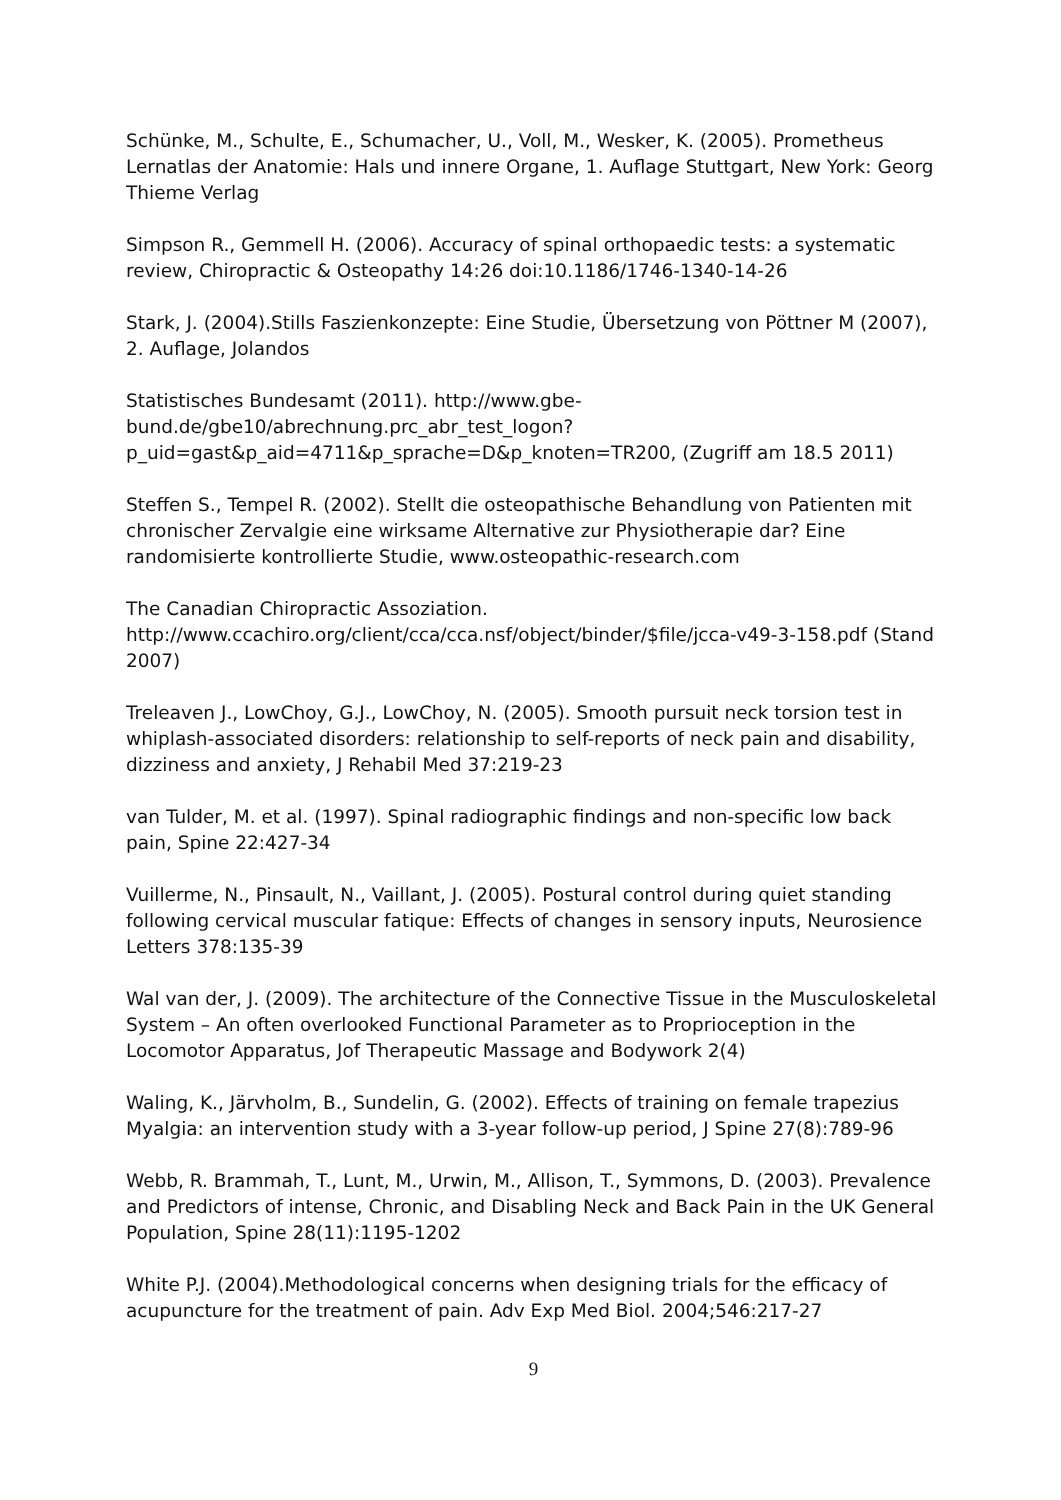Schünke, M., Schulte, E., Schumacher, U., Voll, M., Wesker, K. (2005). Prometheus Lernatlas der Anatomie: Hals und innere Organe, 1. Auflage Stuttgart, New York: Georg Thieme Verlag
Simpson R., Gemmell H. (2006). Accuracy of spinal orthopaedic tests: a systematic review, Chiropractic & Osteopathy 14:26 doi:10.1186/1746-1340-14-26
Stark, J. (2004).Stills Faszienkonzepte: Eine Studie, Übersetzung von Pöttner M (2007), 2. Auflage, Jolandos
Statistisches Bundesamt (2011). http://www.gbe-bund.de/gbe10/abrechnung.prc_abr_test_logon?p_uid=gast&p_aid=4711&p_sprache=D&p_knoten=TR200, (Zugriff am 18.5 2011)
Steffen S., Tempel R. (2002). Stellt die osteopathische Behandlung von Patienten mit chronischer Zervalgie eine wirksame Alternative zur Physiotherapie dar? Eine randomisierte kontrollierte Studie, www.osteopathic-research.com
The Canadian Chiropractic Assoziation.
http://www.ccachiro.org/client/cca/cca.nsf/object/binder/$file/jcca-v49-3-158.pdf (Stand 2007)
Treleaven J., LowChoy, G.J., LowChoy, N. (2005). Smooth pursuit neck torsion test in whiplash-associated disorders: relationship to self-reports of neck pain and disability, dizziness and anxiety, J Rehabil Med 37:219-23
van Tulder, M. et al. (1997). Spinal radiographic findings and non-specific low back pain, Spine 22:427-34
Vuillerme, N., Pinsault, N., Vaillant, J. (2005). Postural control during quiet standing following cervical muscular fatique: Effects of changes in sensory inputs, Neurosience Letters 378:135-39
Wal van der, J. (2009). The architecture of the Connective Tissue in the Musculoskeletal System – An often overlooked Functional Parameter as to Proprioception in the Locomotor Apparatus, Jof Therapeutic Massage and Bodywork 2(4)
Waling, K., Järvholm, B., Sundelin, G. (2002). Effects of training on female trapezius Myalgia: an intervention study with a 3-year follow-up period, J Spine 27(8):789-96
Webb, R. Brammah, T., Lunt, M., Urwin, M., Allison, T., Symmons, D. (2003). Prevalence and Predictors of intense, Chronic, and Disabling Neck and Back Pain in the UK General Population, Spine 28(11):1195-1202
White P.J. (2004).Methodological concerns when designing trials for the efficacy of acupuncture for the treatment of pain. Adv Exp Med Biol. 2004;546:217-27
9